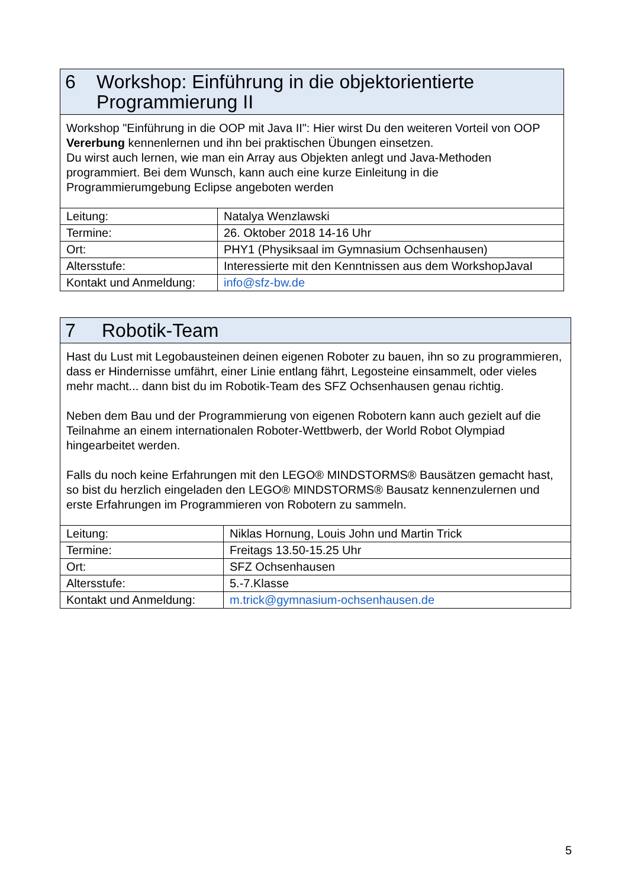| 6 Workshop: Einführung in die objektorientierte Programmierung II | |
| Workshop "Einführung in die OOP mit Java II": Hier wirst Du den weiteren Vorteil von OOP Vererbung kennenlernen und ihn bei praktischen Übungen einsetzen. Du wirst auch lernen, wie man ein Array aus Objekten anlegt und Java-Methoden programmiert. Bei dem Wunsch, kann auch eine kurze Einleitung in die Programmierumgebung Eclipse angeboten werden | |
| Leitung: | Natalya Wenzlawski |
| Termine: | 26. Oktober 2018 14-16 Uhr |
| Ort: | PHY1 (Physiksaal im Gymnasium Ochsenhausen) |
| Altersstufe: | Interessierte mit den Kenntnissen aus dem WorkshopJavaI |
| Kontakt und Anmeldung: | info@sfz-bw.de |
| 7 Robotik-Team | |
| Hast du Lust mit Legobausteinen deinen eigenen Roboter zu bauen, ihn so zu programmieren, dass er Hindernisse umfährt, einer Linie entlang fährt, Legosteine einsammelt, oder vieles mehr macht... dann bist du im Robotik-Team des SFZ Ochsenhausen genau richtig. Neben dem Bau und der Programmierung von eigenen Robotern kann auch gezielt auf die Teilnahme an einem internationalen Roboter-Wettbwerb, der World Robot Olympiad hingearbeitet werden. Falls du noch keine Erfahrungen mit den LEGO® MINDSTORMS® Bausätzen gemacht hast, so bist du herzlich eingeladen den LEGO® MINDSTORMS® Bausatz kennenzulernen und erste Erfahrungen im Programmieren von Robotern zu sammeln. | |
| Leitung: | Niklas Hornung, Louis John und Martin Trick |
| Termine: | Freitags 13.50-15.25 Uhr |
| Ort: | SFZ Ochsenhausen |
| Altersstufe: | 5.-7.Klasse |
| Kontakt und Anmeldung: | m.trick@gymnasium-ochsenhausen.de |
5